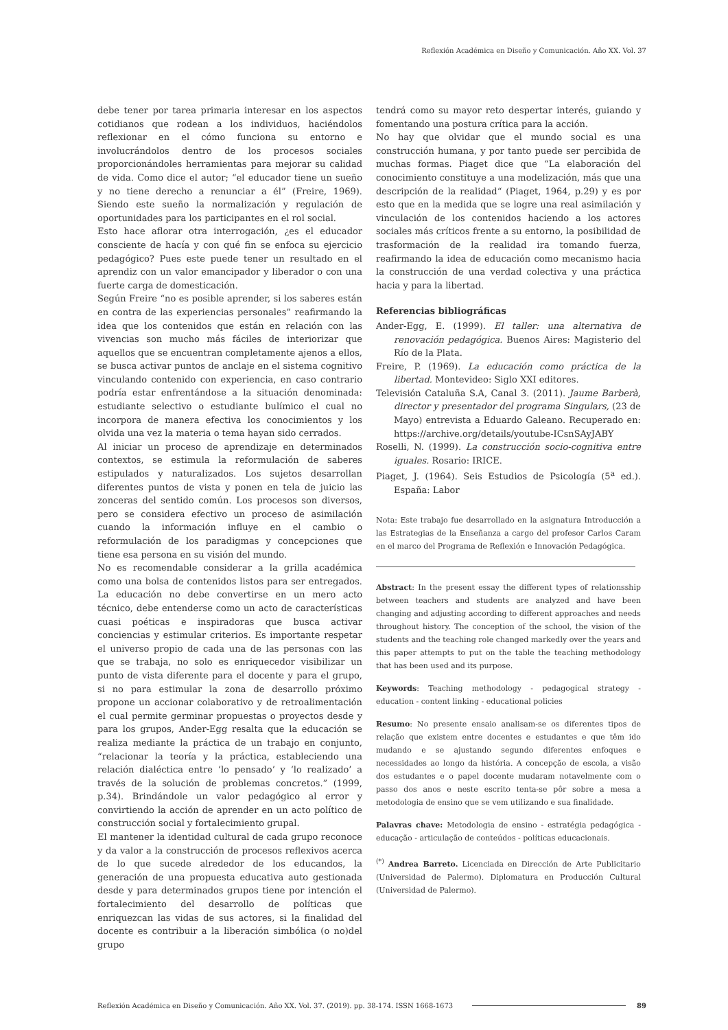Reflexión Académica en Diseño y Comunicación. Año XX. Vol. 37
debe tener por tarea primaria interesar en los aspectos cotidianos que rodean a los individuos, haciéndolos reflexionar en el cómo funciona su entorno e involucrándolos dentro de los procesos sociales proporcionándoles herramientas para mejorar su calidad de vida. Como dice el autor; “el educador tiene un sueño y no tiene derecho a renunciar a él” (Freire, 1969). Siendo este sueño la normalización y regulación de oportunidades para los participantes en el rol social.
Esto hace aflorar otra interrogación, ¿es el educador consciente de hacía y con qué fin se enfoca su ejercicio pedagógico? Pues este puede tener un resultado en el aprendiz con un valor emancipador y liberador o con una fuerte carga de domesticación.
Según Freire “no es posible aprender, si los saberes están en contra de las experiencias personales” reafirmando la idea que los contenidos que están en relación con las vivencias son mucho más fáciles de interiorizar que aquellos que se encuentran completamente ajenos a ellos, se busca activar puntos de anclaje en el sistema cognitivo vinculando contenido con experiencia, en caso contrario podría estar enfrentándose a la situación denominada: estudiante selectivo o estudiante bulímico el cual no incorpora de manera efectiva los conocimientos y los olvida una vez la materia o tema hayan sido cerrados.
Al iniciar un proceso de aprendizaje en determinados contextos, se estimula la reformulación de saberes estipulados y naturalizados. Los sujetos desarrollan diferentes puntos de vista y ponen en tela de juicio las zonceras del sentido común. Los procesos son diversos, pero se considera efectivo un proceso de asimilación cuando la información influye en el cambio o reformulación de los paradigmas y concepciones que tiene esa persona en su visión del mundo.
No es recomendable considerar a la grilla académica como una bolsa de contenidos listos para ser entregados. La educación no debe convertirse en un mero acto técnico, debe entenderse como un acto de características cuasi poéticas e inspiradoras que busca activar conciencias y estimular criterios. Es importante respetar el universo propio de cada una de las personas con las que se trabaja, no solo es enriquecedor visibilizar un punto de vista diferente para el docente y para el grupo, si no para estimular la zona de desarrollo próximo propone un accionar colaborativo y de retroalimentación el cual permite germinar propuestas o proyectos desde y para los grupos, Ander-Egg resalta que la educación se realiza mediante la práctica de un trabajo en conjunto, “relacionar la teoría y la práctica, estableciendo una relación dialéctica entre ‘lo pensado’ y ‘lo realizado’ a través de la solución de problemas concretos.” (1999, p.34). Brindándole un valor pedagógico al error y convirtiendo la acción de aprender en un acto político de construcción social y fortalecimiento grupal.
El mantener la identidad cultural de cada grupo reconoce y da valor a la construcción de procesos reflexivos acerca de lo que sucede alrededor de los educandos, la generación de una propuesta educativa auto gestionada desde y para determinados grupos tiene por intención el fortalecimiento del desarrollo de políticas que enriquezcan las vidas de sus actores, si la finalidad del docente es contribuir a la liberación simbólica (o no)del grupo
tendrá como su mayor reto despertar interés, guiando y fomentando una postura crítica para la acción.
No hay que olvidar que el mundo social es una construcción humana, y por tanto puede ser percibida de muchas formas. Piaget dice que “La elaboración del conocimiento constituye a una modelización, más que una descripción de la realidad“ (Piaget, 1964, p.29) y es por esto que en la medida que se logre una real asimilación y vinculación de los contenidos haciendo a los actores sociales más críticos frente a su entorno, la posibilidad de trasformación de la realidad ira tomando fuerza, reafirmando la idea de educación como mecanismo hacia la construcción de una verdad colectiva y una práctica hacia y para la libertad.
Referencias bibliográficas
Ander-Egg, E. (1999). El taller: una alternativa de renovación pedagógica. Buenos Aires: Magisterio del Río de la Plata.
Freire, P. (1969). La educación como práctica de la libertad. Montevideo: Siglo XXI editores.
Televisión Cataluña S.A, Canal 3. (2011). Jaume Barberà, director y presentador del programa Singulars, (23 de Mayo) entrevista a Eduardo Galeano. Recuperado en: https://archive.org/details/youtube-ICsnSAyJABY
Roselli, N. (1999). La construcción socio-cognitiva entre iguales. Rosario: IRICE.
Piaget, J. (1964). Seis Estudios de Psicología (5<sup>a</sup> ed.). España: Labor
Nota: Este trabajo fue desarrollado en la asignatura Introducción a las Estrategias de la Enseñanza a cargo del profesor Carlos Caram en el marco del Programa de Reflexión e Innovación Pedagógica.
Abstract: In the present essay the different types of relationsship between teachers and students are analyzed and have been changing and adjusting according to different approaches and needs throughout history. The conception of the school, the vision of the students and the teaching role changed markedly over the years and this paper attempts to put on the table the teaching methodology that has been used and its purpose.
Keywords: Teaching methodology - pedagogical strategy - education - content linking - educational policies
Resumo: No presente ensaio analisam-se os diferentes tipos de relação que existem entre docentes e estudantes e que têm ido mudando e se ajustando segundo diferentes enfoques e necessidades ao longo da história. A concepção de escola, a visão dos estudantes e o papel docente mudaram notavelmente com o passo dos anos e neste escrito tenta-se pôr sobre a mesa a metodologia de ensino que se vem utilizando e sua finalidade.
Palavras chave: Metodologia de ensino - estratégia pedagógica - educação - articulação de conteúdos - políticas educacionais.
<sup>(*)</sup> Andrea Barreto. Licenciada en Dirección de Arte Publicitario (Universidad de Palermo). Diplomatura en Producción Cultural (Universidad de Palermo).
Reflexión Académica en Diseño y Comunicación. Año XX. Vol. 37. (2019). pp. 38-174. ISSN 1668-1673 89